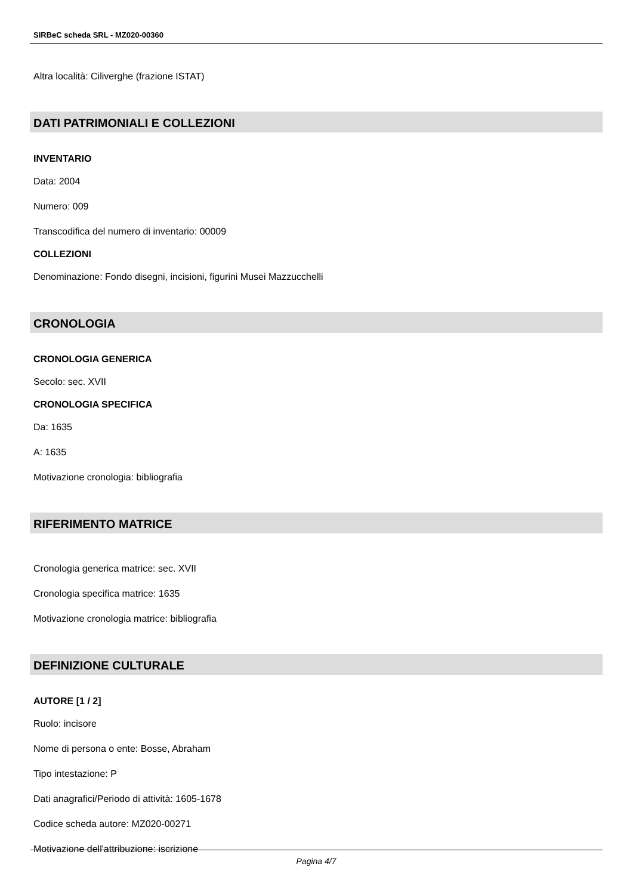SIRBeC scheda SRL - MZ020-00360
Altra località: Ciliverghe (frazione ISTAT)
DATI PATRIMONIALI E COLLEZIONI
INVENTARIO
Data: 2004
Numero: 009
Transcodifica del numero di inventario: 00009
COLLEZIONI
Denominazione: Fondo disegni, incisioni, figurini Musei Mazzucchelli
CRONOLOGIA
CRONOLOGIA GENERICA
Secolo: sec. XVII
CRONOLOGIA SPECIFICA
Da: 1635
A: 1635
Motivazione cronologia: bibliografia
RIFERIMENTO MATRICE
Cronologia generica matrice: sec. XVII
Cronologia specifica matrice: 1635
Motivazione cronologia matrice: bibliografia
DEFINIZIONE CULTURALE
AUTORE [1 / 2]
Ruolo: incisore
Nome di persona o ente: Bosse, Abraham
Tipo intestazione: P
Dati anagrafici/Periodo di attività: 1605-1678
Codice scheda autore: MZ020-00271
Motivazione dell'attribuzione: iscrizione
Pagina 4/7